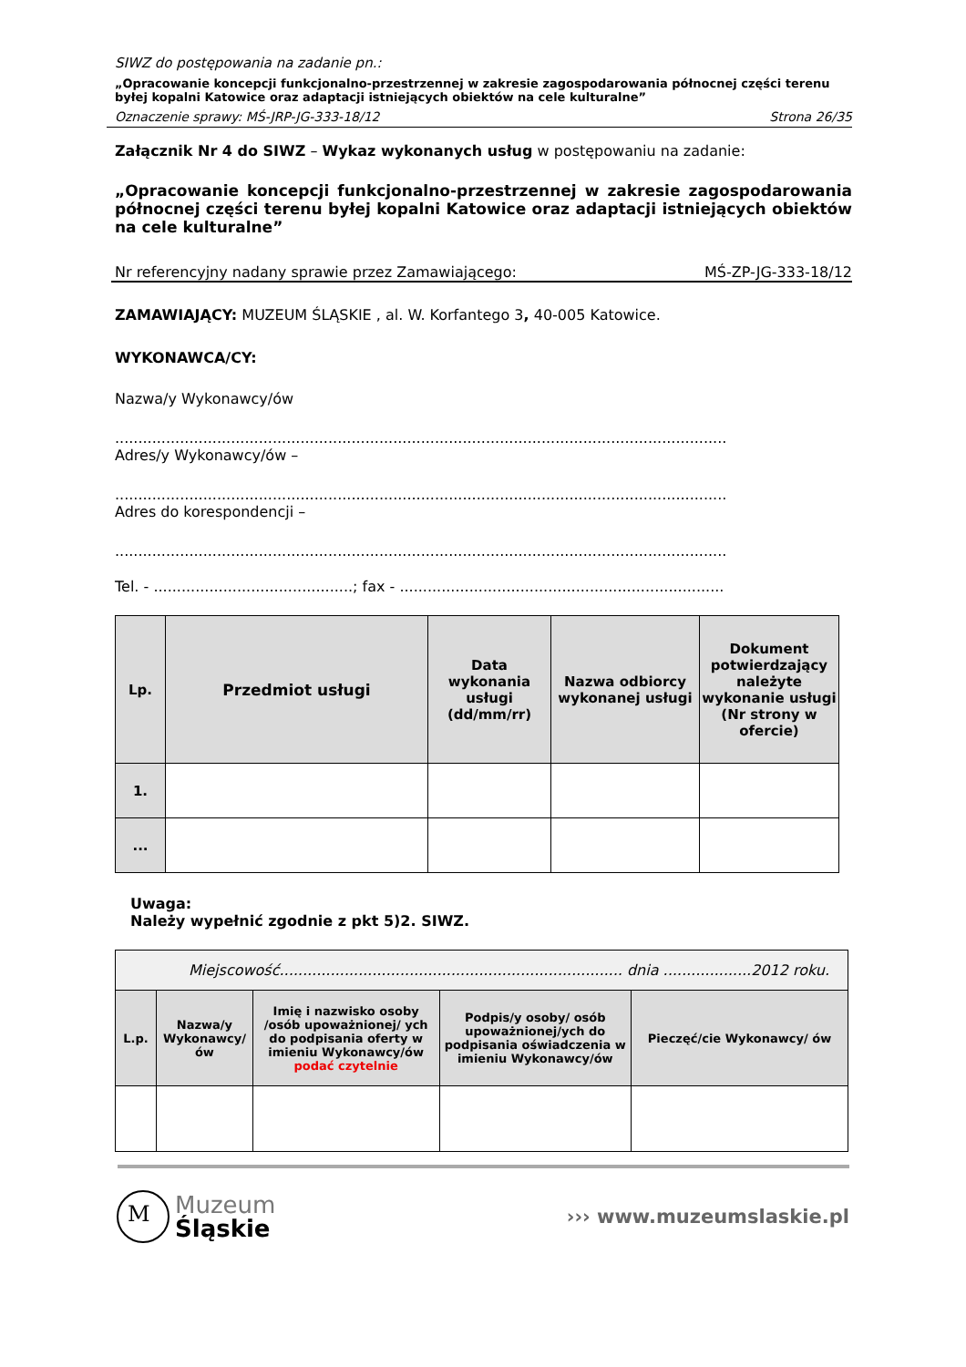SIWZ do postępowania na zadanie pn.:
„Opracowanie koncepcji funkcjonalno-przestrzennej w zakresie zagospodarowania północnej części terenu byłej kopalni Katowice oraz adaptacji istniejących obiektów na cele kulturalne”
Oznaczenie sprawy: MŚ-JRP-JG-333-18/12 Strona 26/35
Załącznik Nr 4 do SIWZ – Wykaz wykonanych usług w postępowaniu na zadanie:
„Opracowanie koncepcji funkcjonalno-przestrzennej w zakresie zagospodarowania północnej części terenu byłej kopalni Katowice oraz adaptacji istniejących obiektów na cele kulturalne”
Nr referencyjny nadany sprawie przez Zamawiającego: MŚ-ZP-JG-333-18/12
ZAMAWIAJĄCY: MUZEUM ŚLĄSKIE , al. W. Korfantego 3, 40-005 Katowice.
WYKONAWCA/CY:
Nazwa/y Wykonawcy/ów
....................................................................................................................................
Adres/y Wykonawcy/ów –
....................................................................................................................................
Adres do korespondencji –
....................................................................................................................................
Tel. - ...........................................; fax - ......................................................................
| Lp. | Przedmiot usługi | Data wykonania usługi (dd/mm/rr) | Nazwa odbiorcy wykonanej usługi | Dokument potwierdzający należyte wykonanie usługi (Nr strony w ofercie) |
| --- | --- | --- | --- | --- |
| 1. | | | | |
| ... | | | | |
Uwaga:
Należy wypełnić zgodnie z pkt 5)2. SIWZ.
| Miejscowość.......................................................................... dnia ...................2012 roku. | | | | |
| L.p. | Nazwa/y Wykonawcy/ów | Imię i nazwisko osoby /osób upoważnionej/ ych do podpisania oferty w imieniu Wykonawcy/ów podać czytelnie | Podpis/y osoby/ osób upoważnionej/ych do podpisania oświadczenia w imieniu Wykonawcy/ów | Pieczęć/cie Wykonawcy/ ów |
M
Muzeum
Śląskie
››› www.muzeumslaskie.pl